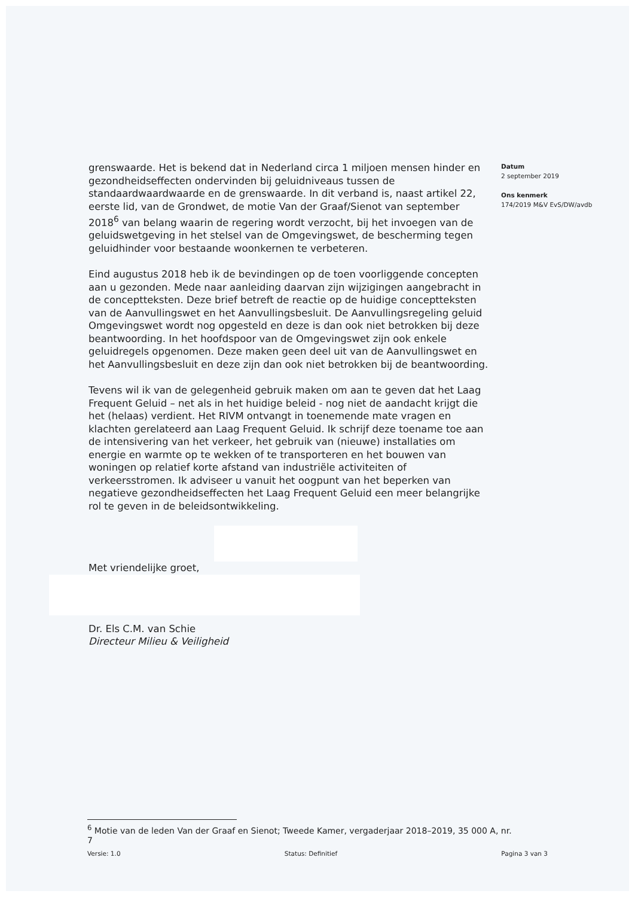grenswaarde. Het is bekend dat in Nederland circa 1 miljoen mensen hinder en gezondheidseffecten ondervinden bij geluidniveaus tussen de standaardwaardwaarde en de grenswaarde. In dit verband is, naast artikel 22, eerste lid, van de Grondwet, de motie Van der Graaf/Sienot van september 2018<sup>6</sup> van belang waarin de regering wordt verzocht, bij het invoegen van de geluidswetgeving in het stelsel van de Omgevingswet, de bescherming tegen geluidhinder voor bestaande woonkernen te verbeteren.
Eind augustus 2018 heb ik de bevindingen op de toen voorliggende concepten aan u gezonden. Mede naar aanleiding daarvan zijn wijzigingen aangebracht in de conceptteksten. Deze brief betreft de reactie op de huidige conceptteksten van de Aanvullingswet en het Aanvullingsbesluit. De Aanvullingsregeling geluid Omgevingswet wordt nog opgesteld en deze is dan ook niet betrokken bij deze beantwoording. In het hoofdspoor van de Omgevingswet zijn ook enkele geluidregels opgenomen. Deze maken geen deel uit van de Aanvullingswet en het Aanvullingsbesluit en deze zijn dan ook niet betrokken bij de beantwoording.
Tevens wil ik van de gelegenheid gebruik maken om aan te geven dat het Laag Frequent Geluid – net als in het huidige beleid - nog niet de aandacht krijgt die het (helaas) verdient. Het RIVM ontvangt in toenemende mate vragen en klachten gerelateerd aan Laag Frequent Geluid. Ik schrijf deze toename toe aan de intensivering van het verkeer, het gebruik van (nieuwe) installaties om energie en warmte op te wekken of te transporteren en het bouwen van woningen op relatief korte afstand van industriële activiteiten of verkeersstromen. Ik adviseer u vanuit het oogpunt van het beperken van negatieve gezondheidseffecten het Laag Frequent Geluid een meer belangrijke rol te geven in de beleidsontwikkeling.
Met vriendelijke groet,
Dr. Els C.M. van Schie
Directeur Milieu & Veiligheid
Datum
2 september 2019
Ons kenmerk
174/2019 M&V EvS/DW/avdb
<sup>6</sup> Motie van de leden Van der Graaf en Sienot; Tweede Kamer, vergaderjaar 2018–2019, 35 000 A, nr. 7
Versie: 1.0 Status: Definitief Pagina 3 van 3